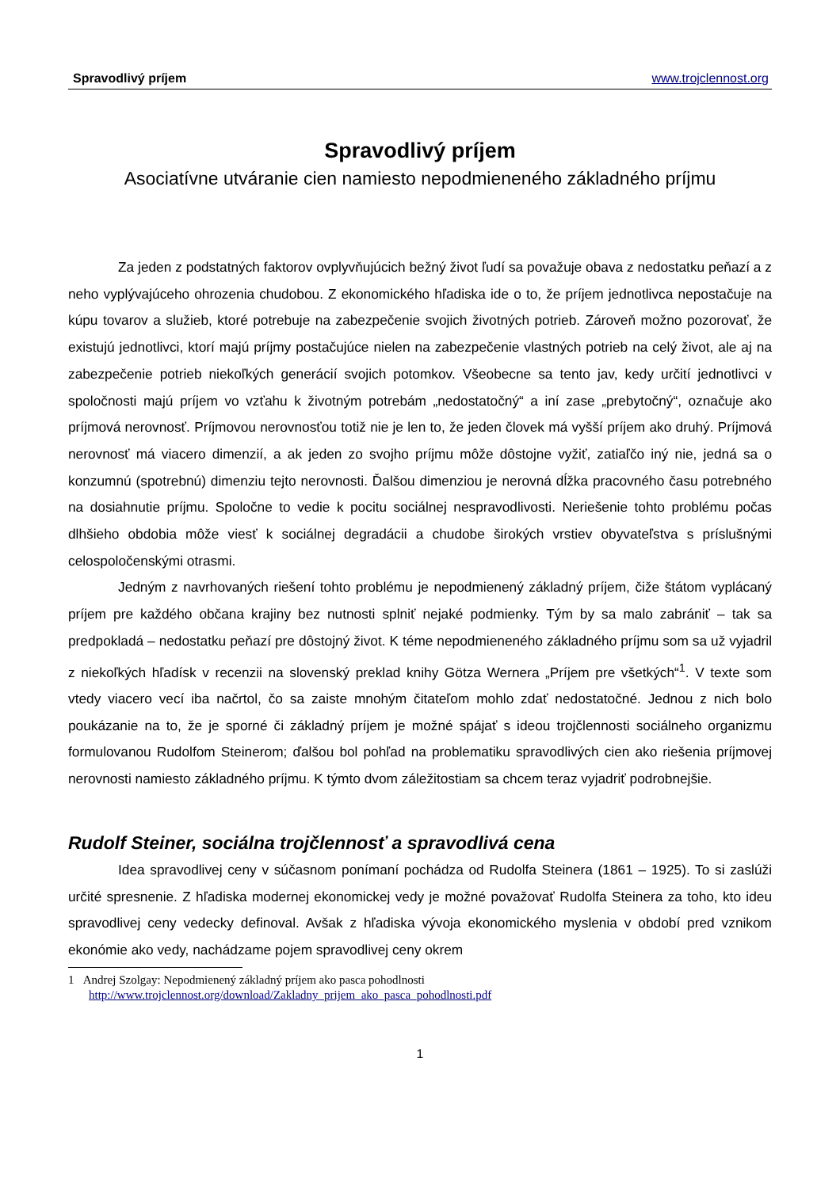Spravodlivý príjem www.trojclennost.org
Spravodlivý príjem
Asociatívne utváranie cien namiesto nepodmieneného základného príjmu
Za jeden z podstatných faktorov ovplyvňujúcich bežný život ľudí sa považuje obava z nedostatku peňazí a z neho vyplývajúceho ohrozenia chudobou. Z ekonomického hľadiska ide o to, že príjem jednotlivca nepostačuje na kúpu tovarov a služieb, ktoré potrebuje na zabezpečenie svojich životných potrieb. Zároveň možno pozorovať, že existujú jednotlivci, ktorí majú príjmy postačujúce nielen na zabezpečenie vlastných potrieb na celý život, ale aj na zabezpečenie potrieb niekoľkých generácií svojich potomkov. Všeobecne sa tento jav, kedy určití jednotlivci v spoločnosti majú príjem vo vzťahu k životným potrebám „nedostatočný“ a iní zase „prebytočný“, označuje ako príjmová nerovnosť. Príjmovou nerovnosťou totiž nie je len to, že jeden človek má vyšší príjem ako druhý. Príjmová nerovnosť má viacero dimenzií, a ak jeden zo svojho príjmu môže dôstojne vyžiť, zatiaľčo iný nie, jedná sa o konzumnú (spotrebnú) dimenziu tejto nerovnosti. Ďalšou dimenziou je nerovná dĺžka pracovného času potrebného na dosiahnutie príjmu. Spoločne to vedie k pocitu sociálnej nespravodlivosti. Neriešenie tohto problému počas dlhšieho obdobia môže viesť k sociálnej degradácii a chudobe širokých vrstiev obyvateľstva s príslušnými celospoločenskými otrasmi.
Jedným z navrhovaných riešení tohto problému je nepodmienený základný príjem, čiže štátom vyplácaný príjem pre každého občana krajiny bez nutnosti splniť nejaké podmienky. Tým by sa malo zabrániť – tak sa predpokladá – nedostatku peňazí pre dôstojný život. K téme nepodmieneného základného príjmu som sa už vyjadril z niekoľkých hľadísk v recenzii na slovenský preklad knihy Götza Wernera „Príjem pre všetkých“<sup>1</sup>. V texte som vtedy viacero vecí iba načrtol, čo sa zaiste mnohým čitateľom mohlo zdať nedostatočné. Jednou z nich bolo poukázanie na to, že je sporné či základný príjem je možné spájať s ideou trojčlennosti sociálneho organizmu formulovanou Rudolfom Steinerom; ďalšou bol pohľad na problematiku spravodlivých cien ako riešenia príjmovej nerovnosti namiesto základného príjmu. K týmto dvom záležitostiam sa chcem teraz vyjadriť podrobnejšie.
Rudolf Steiner, sociálna trojčlennosť a spravodlivá cena
Idea spravodlivej ceny v súčasnom ponímaní pochádza od Rudolfa Steinera (1861 – 1925). To si zaslúži určité spresnenie. Z hľadiska modernej ekonomickej vedy je možné považovať Rudolfa Steinera za toho, kto ideu spravodlivej ceny vedecky definoval. Avšak z hľadiska vývoja ekonomického myslenia v období pred vznikom ekonómie ako vedy, nachádzame pojem spravodlivej ceny okrem
1 Andrej Szolgay: Nepodmienený základný príjem ako pasca pohodlnosti
http://www.trojclennost.org/download/Zakladny_prijem_ako_pasca_pohodlnosti.pdf
1